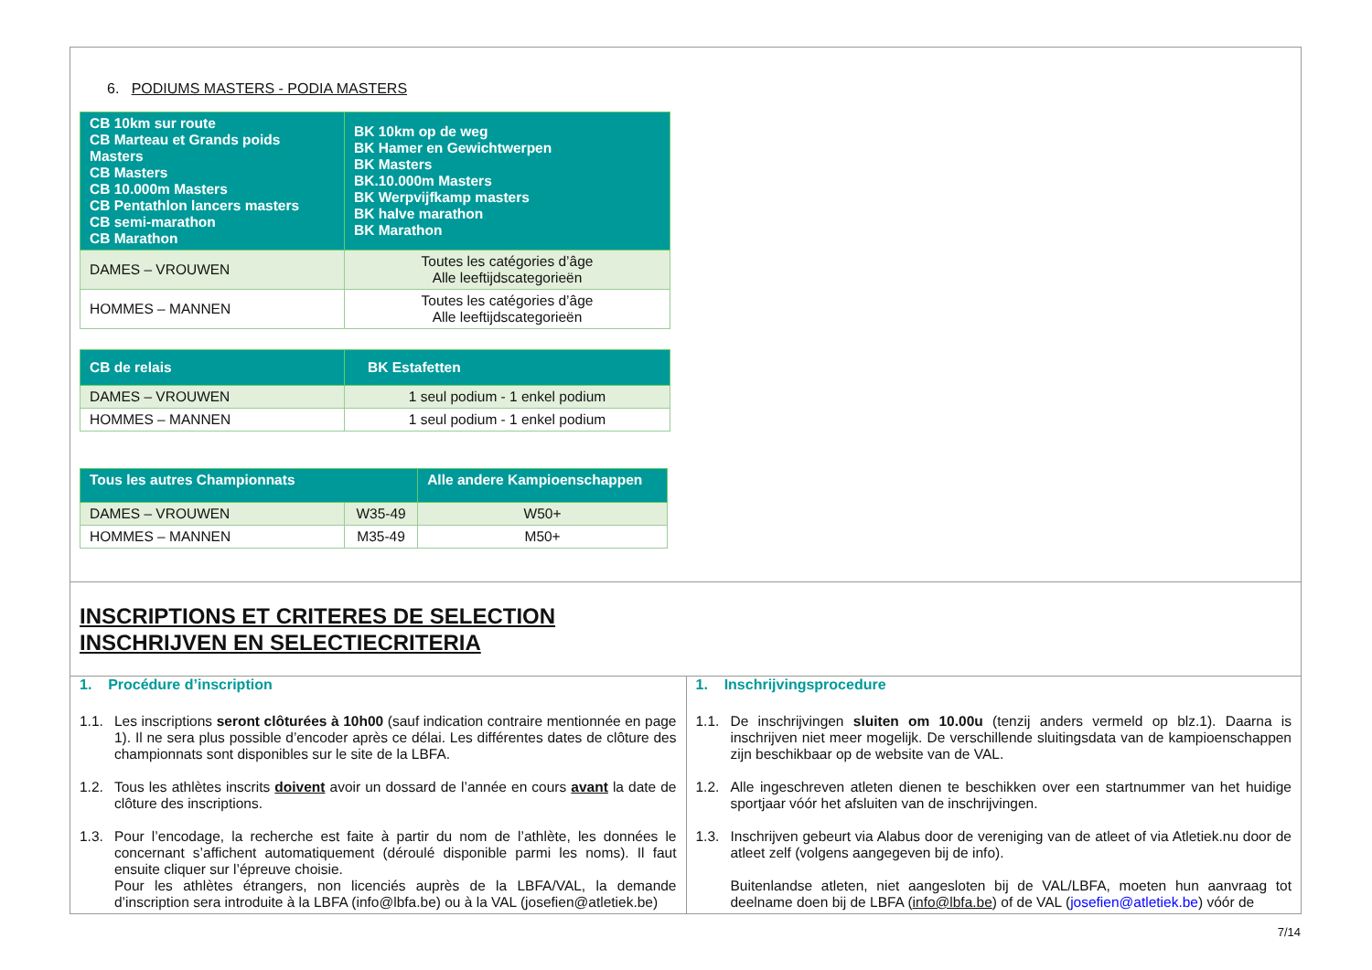6. PODIUMS MASTERS - PODIA MASTERS
| CB 10km sur route CB Marteau et Grands poids Masters CB Masters CB 10.000m Masters CB Pentathlon lancers masters CB semi-marathon CB Marathon | BK 10km op de weg BK Hamer en Gewichtwerpen BK Masters BK.10.000m Masters BK Werpvijfkamp masters BK halve marathon BK Marathon |
| DAMES – VROUWEN | Toutes les catégories d’âge Alle leeftijdscategorieën |
| HOMMES – MANNEN | Toutes les catégories d’âge Alle leeftijdscategorieën |
| CB de relais | BK Estafetten |
| DAMES – VROUWEN | 1 seul podium - 1 enkel podium |
| HOMMES – MANNEN | 1 seul podium - 1 enkel podium |
| Tous les autres Championnats | | Alle andere Kampioenschappen |
| DAMES – VROUWEN | W35-49 | W50+ |
| HOMMES – MANNEN | M35-49 | M50+ |
INSCRIPTIONS ET CRITERES DE SELECTION
INSCHRIJVEN EN SELECTIECRITERIA
1. Procédure d’inscription
1.1. Les inscriptions seront clôturées à 10h00 (sauf indication contraire mentionnée en page 1). Il ne sera plus possible d’encoder après ce délai. Les différentes dates de clôture des championnats sont disponibles sur le site de la LBFA.
1.2. Tous les athlètes inscrits doivent avoir un dossard de l’année en cours avant la date de clôture des inscriptions.
1.3. Pour l’encodage, la recherche est faite à partir du nom de l’athlète, les données le concernant s’affichent automatiquement (déroulé disponible parmi les noms). Il faut ensuite cliquer sur l’épreuve choisie.
Pour les athlètes étrangers, non licenciés auprès de la LBFA/VAL, la demande d’inscription sera introduite à la LBFA (info@lbfa.be) ou à la VAL (josefien@atletiek.be)
1. Inschrijvingsprocedure
1.1. De inschrijvingen sluiten om 10.00u (tenzij anders vermeld op blz.1). Daarna is inschrijven niet meer mogelijk. De verschillende sluitingsdata van de kampioenschappen zijn beschikbaar op de website van de VAL.
1.2. Alle ingeschreven atleten dienen te beschikken over een startnummer van het huidige sportjaar vóór het afsluiten van de inschrijvingen.
1.3. Inschrijven gebeurt via Alabus door de vereniging van de atleet of via Atletiek.nu door de atleet zelf (volgens aangegeven bij de info).
Buitenlandse atleten, niet aangesloten bij de VAL/LBFA, moeten hun aanvraag tot deelname doen bij de LBFA (info@lbfa.be) of de VAL (josefien@atletiek.be) vóór de
7/14